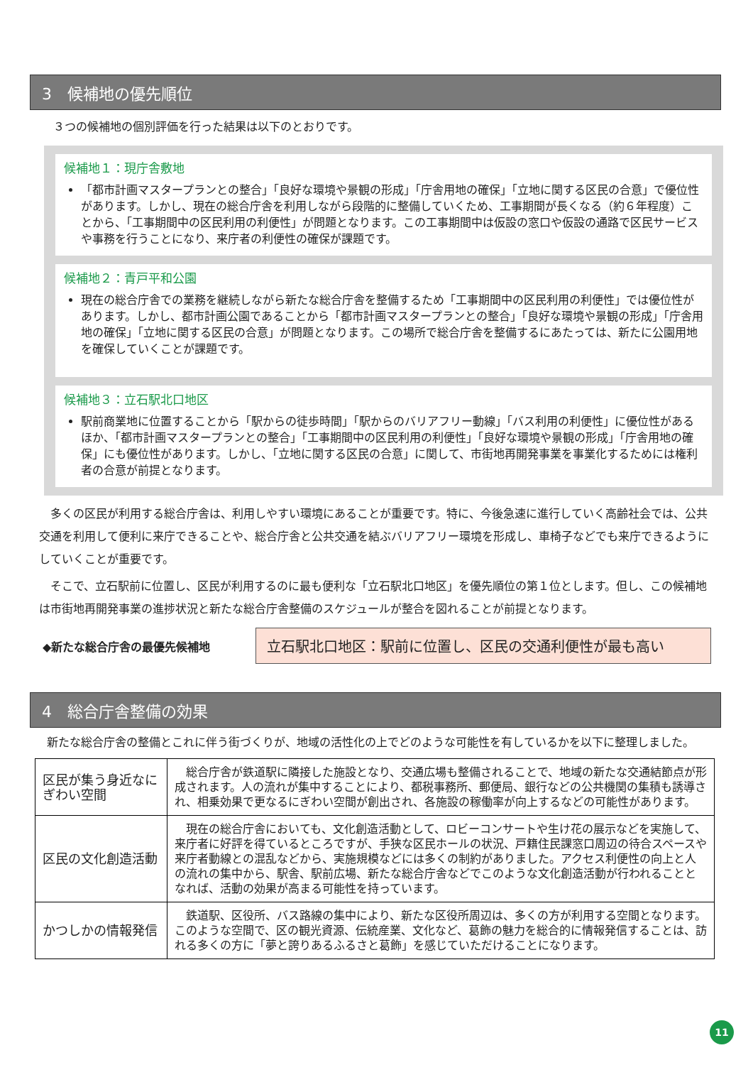3　候補地の優先順位
３つの候補地の個別評価を行った結果は以下のとおりです。
候補地１：現庁舎敷地
「都市計画マスタープランとの整合」「良好な環境や景観の形成」「庁舎用地の確保」「立地に関する区民の合意」で優位性があります。しかし、現在の総合庁舎を利用しながら段階的に整備していくため、工事期間が長くなる（約６年程度）ことから、「工事期間中の区民利用の利便性」が問題となります。この工事期間中は仮設の窓口や仮設の通路で区民サービスや事務を行うことになり、来庁者の利便性の確保が課題です。
候補地２：青戸平和公園
現在の総合庁舎での業務を継続しながら新たな総合庁舎を整備するため「工事期間中の区民利用の利便性」では優位性があります。しかし、都市計画公園であることから「都市計画マスタープランとの整合」「良好な環境や景観の形成」「庁舎用地の確保」「立地に関する区民の合意」が問題となります。この場所で総合庁舎を整備するにあたっては、新たに公園用地を確保していくことが課題です。
候補地３：立石駅北口地区
駅前商業地に位置することから「駅からの徒歩時間」「駅からのバリアフリー動線」「バス利用の利便性」に優位性があるほか、「都市計画マスタープランとの整合」「工事期間中の区民利用の利便性」「良好な環境や景観の形成」「庁舎用地の確保」にも優位性があります。しかし、「立地に関する区民の合意」に関して、市街地再開発事業を事業化するためには権利者の合意が前提となります。
　多くの区民が利用する総合庁舎は、利用しやすい環境にあることが重要です。特に、今後急速に進行していく高齢社会では、公共交通を利用して便利に来庁できることや、総合庁舎と公共交通を結ぶバリアフリー環境を形成し、車椅子などでも来庁できるようにしていくことが重要です。
　そこで、立石駅前に位置し、区民が利用するのに最も便利な「立石駅北口地区」を優先順位の第１位とします。但し、この候補地は市街地再開発事業の進捗状況と新たな総合庁舎整備のスケジュールが整合を図れることが前提となります。
◆新たな総合庁舎の最優先候補地
立石駅北口地区：駅前に位置し、区民の交通利便性が最も高い
4　総合庁舎整備の効果
　新たな総合庁舎の整備とこれに伴う街づくりが、地域の活性化の上でどのような可能性を有しているかを以下に整理しました。
| 区民が集う身近なにぎわい空間 | 総合庁舎が鉄道駅に隣接した施設となり、交通広場も整備されることで、地域の新たな交通結節点が形成されます。人の流れが集中することにより、都税事務所、郵便局、銀行などの公共機関の集積も誘導され、相乗効果で更なるにぎわい空間が創出され、各施設の稼働率が向上するなどの可能性があります。 |
| 区民の文化創造活動 | 現在の総合庁舎においても、文化創造活動として、ロビーコンサートや生け花の展示などを実施して、来庁者に好評を得ているところですが、手狭な区民ホールの状況、戸籍住民課窓口周辺の待合スペースや来庁者動線との混乱などから、実施規模などには多くの制約がありました。アクセス利便性の向上と人の流れの集中から、駅舎、駅前広場、新たな総合庁舎などでこのような文化創造活動が行われることとなれば、活動の効果が高まる可能性を持っています。 |
| かつしかの情報発信 | 鉄道駅、区役所、バス路線の集中により、新たな区役所周辺は、多くの方が利用する空間となります。このような空間で、区の観光資源、伝統産業、文化など、葛飾の魅力を総合的に情報発信することは、訪れる多くの方に「夢と誇りあるふるさと葛飾」を感じていただけることになります。 |
11